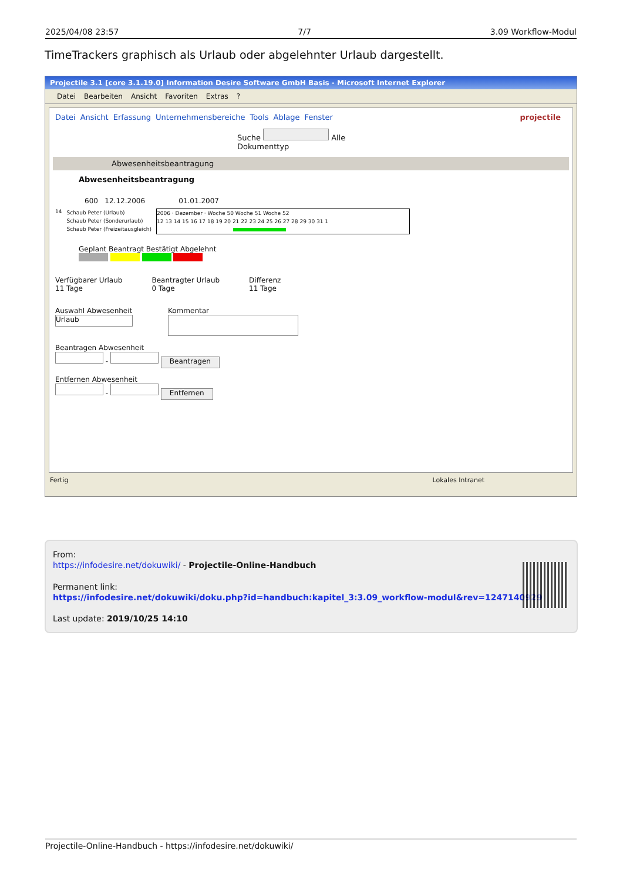2025/04/08 23:57 7/7 3.09 Workflow-Modul
TimeTrackers graphisch als Urlaub oder abgelehnter Urlaub dargestellt.
Projectile 3.1 [core 3.1.19.0] Information Desire Software GmbH Basis - Microsoft Internet Explorer
Datei Bearbeiten Ansicht Favoriten Extras?
Datei Ansicht Erfassung Unternehmensbereiche Tools Ablage Fenster projectile
Suche Alle Dokumenttyp
Abwesenheitsbeantragung
Abwesenheitsbeantragung
600 12.12.2006 01.01.2007
14
Schaub Peter (Urlaub)
Schaub Peter (Sonderurlaub)
Schaub Peter (Freizeitausgleich)
2006 · Dezember · Woche 50 Woche 51 Woche 52
12 13 14 15 16 17 18 19 20 21 22 23 24 25 26 27 28 29 30 31 1
Geplant Beantragt Bestätigt Abgelehnt
Verfügbarer Urlaub
11 Tage
Beantragter Urlaub
0 Tage
Differenz
11 Tage
Auswahl Abwesenheit
Urlaub
Kommentar
Beantragen Abwesenheit
- Beantragen
Entfernen Abwesenheit
- Entfernen
Fertig Lokales Intranet
From:
https://infodesire.net/dokuwiki/ - Projectile-Online-Handbuch
Permanent link:
https://infodesire.net/dokuwiki/doku.php?id=handbuch:kapitel_3:3.09_workflow-modul&rev=1247140929
Last update: 2019/10/25 14:10
Projectile-Online-Handbuch - https://infodesire.net/dokuwiki/